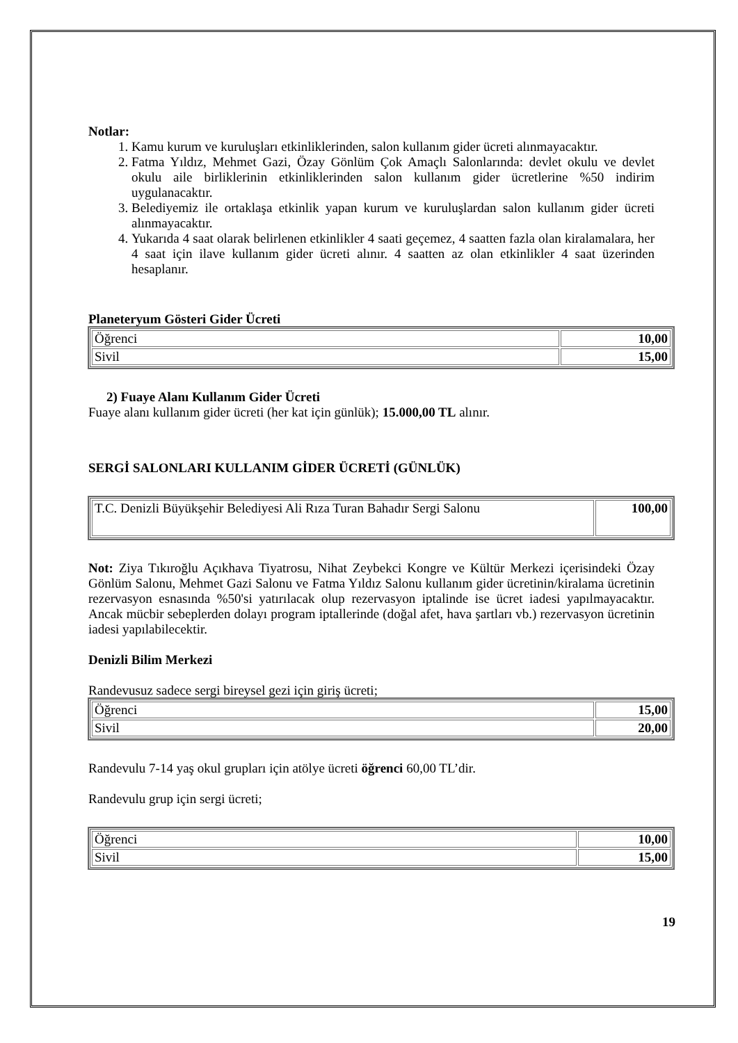Notlar:
1. Kamu kurum ve kuruluşları etkinliklerinden, salon kullanım gider ücreti alınmayacaktır.
2. Fatma Yıldız, Mehmet Gazi, Özay Gönlüm Çok Amaçlı Salonlarında: devlet okulu ve devlet okulu aile birliklerinin etkinliklerinden salon kullanım gider ücretlerine %50 indirim uygulanacaktır.
3. Belediyemiz ile ortaklaşa etkinlik yapan kurum ve kuruluşlardan salon kullanım gider ücreti alınmayacaktır.
4. Yukarıda 4 saat olarak belirlenen etkinlikler 4 saati geçemez, 4 saatten fazla olan kiralamalara, her 4 saat için ilave kullanım gider ücreti alınır. 4 saatten az olan etkinlikler 4 saat üzerinden hesaplanır.
Planeteryum Gösteri Gider Ücreti
| Öğrenci | 10,00 |
| Sivil | 15,00 |
2) Fuaye Alanı Kullanım Gider Ücreti
Fuaye alanı kullanım gider ücreti (her kat için günlük); 15.000,00 TL alınır.
SERGİ SALONLARI KULLANIM GİDER ÜCRETİ (GÜNLÜK)
| T.C. Denizli Büyükşehir Belediyesi Ali Rıza Turan Bahadır Sergi Salonu | 100,00 |
Not: Ziya Tıkıroğlu Açıkhava Tiyatrosu, Nihat Zeybekci Kongre ve Kültür Merkezi içerisindeki Özay Gönlüm Salonu, Mehmet Gazi Salonu ve Fatma Yıldız Salonu kullanım gider ücretinin/kiralama ücretinin rezervasyon esnasında %50'si yatırılacak olup rezervasyon iptalinde ise ücret iadesi yapılmayacaktır. Ancak mücbir sebeplerden dolayı program iptallerinde (doğal afet, hava şartları vb.) rezervasyon ücretinin iadesi yapılabilecektir.
Denizli Bilim Merkezi
Randevusuz sadece sergi bireysel gezi için giriş ücreti;
| Öğrenci | 15,00 |
| Sivil | 20,00 |
Randevulu 7-14 yaş okul grupları için atölye ücreti öğrenci 60,00 TL’dir.
Randevulu grup için sergi ücreti;
| Öğrenci | 10,00 |
| Sivil | 15,00 |
19